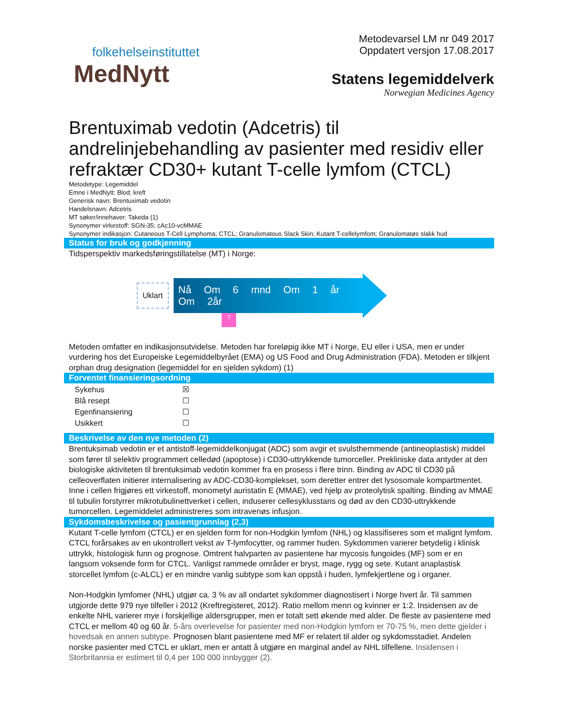folkehelseinstituttet
MedNytt
Metodevarsel LM nr 049 2017
Oppdatert versjon 17.08.2017
Statens legemiddelverk
Norwegian Medicines Agency
Brentuximab vedotin (Adcetris) til andrelinjebehandling av pasienter med residiv eller refraktær CD30+ kutant T-celle lymfom (CTCL)
Metodetype: Legemiddel
Emne i MedNytt: Blod; kreft
Generisk navn: Brentuximab vedotin
Handelsnavn: Adcetris
MT søker/innehaver: Takeda (1)
Synonymer virkestoff: SGN-35; cAc10-vcMMAE
Synonymer indikasjon: Cutaneous T-Cell Lymphoma; CTCL; Granulomatous Slack Skin; Kutant T-cellelymfom; Granulomatøs slakk hud
Status for bruk og godkjenning
Tidsperspektiv markedsføringstillatelse (MT) i Norge:
Uklart
Nå Om 6 mnd Om 1 år Om 2år
?
Metoden omfatter en indikasjonsutvidelse. Metoden har foreløpig ikke MT i Norge, EU eller i USA, men er under vurdering hos det Europeiske Legemiddelbyrået (EMA) og US Food and Drug Administration (FDA). Metoden er tilkjent orphan drug designation (legemiddel for en sjelden sykdom) (1)
Forventet finansieringsordning
| Sykehus | ☒ |
| Blå resept | ☐ |
| Egenfinansiering | ☐ |
| Usikkert | ☐ |
Beskrivelse av den nye metoden (2)
Brentuksimab vedotin er et antistoff-legemiddelkonjugat (ADC) som avgir et svulsthemmende (antineoplastisk) middel som fører til selektiv programmert celledød (apoptose) i CD30-uttrykkende tumorceller. Prekliniske data antyder at den biologiske aktiviteten til brentuksimab vedotin kommer fra en prosess i flere trinn. Binding av ADC til CD30 på celleoverflaten initierer internalisering av ADC-CD30-komplekset, som deretter entrer det lysosomale kompartmentet. Inne i cellen frigjøres ett virkestoff, monometyl auristatin E (MMAE), ved hjelp av proteolytisk spalting. Binding av MMAE til tubulin forstyrrer mikrotubulinettverket i cellen, induserer cellesyklusstans og død av den CD30-uttrykkende tumorcellen. Legemiddelet administreres som intravenøs infusjon.
Sykdomsbeskrivelse og pasientgrunnlag (2,3)
Kutant T-celle lymfom (CTCL) er en sjelden form for non-Hodgkin lymfom (NHL) og klassifiseres som et malignt lymfom. CTCL forårsakes av en ukontrollert vekst av T-lymfocytter, og rammer huden. Sykdommen varierer betydelig i klinisk uttrykk, histologisk funn og prognose. Omtrent halvparten av pasientene har mycosis fungoides (MF) som er en langsom voksende form for CTCL. Vanligst rammede områder er bryst, mage, rygg og sete. Kutant anaplastisk storcellet lymfom (c-ALCL) er en mindre vanlig subtype som kan oppstå i huden, lymfekjertlene og i organer.
Non-Hodgkin lymfomer (NHL) utgjør ca. 3 % av all ondartet sykdommer diagnostisert i Norge hvert år. Til sammen utgjorde dette 979 nye tilfeller i 2012 (Kreftregisteret, 2012). Ratio mellom menn og kvinner er 1:2. Insidensen av de enkelte NHL varierer mye i forskjellige aldersgrupper, men er totalt sett økende med alder. De fleste av pasientene med CTCL er mellom 40 og 60 år. 5-års overlevelse for pasienter med non-Hodgkin lymfom er 70-75 %, men dette gjelder i hovedsak en annen subtype. Prognosen blant pasientene med MF er relatert til alder og sykdomsstadiet. Andelen norske pasienter med CTCL er uklart, men er antatt å utgjøre en marginal andel av NHL tilfellene. Insidensen i Storbritannia er estimert til 0,4 per 100 000 innbygger (2).